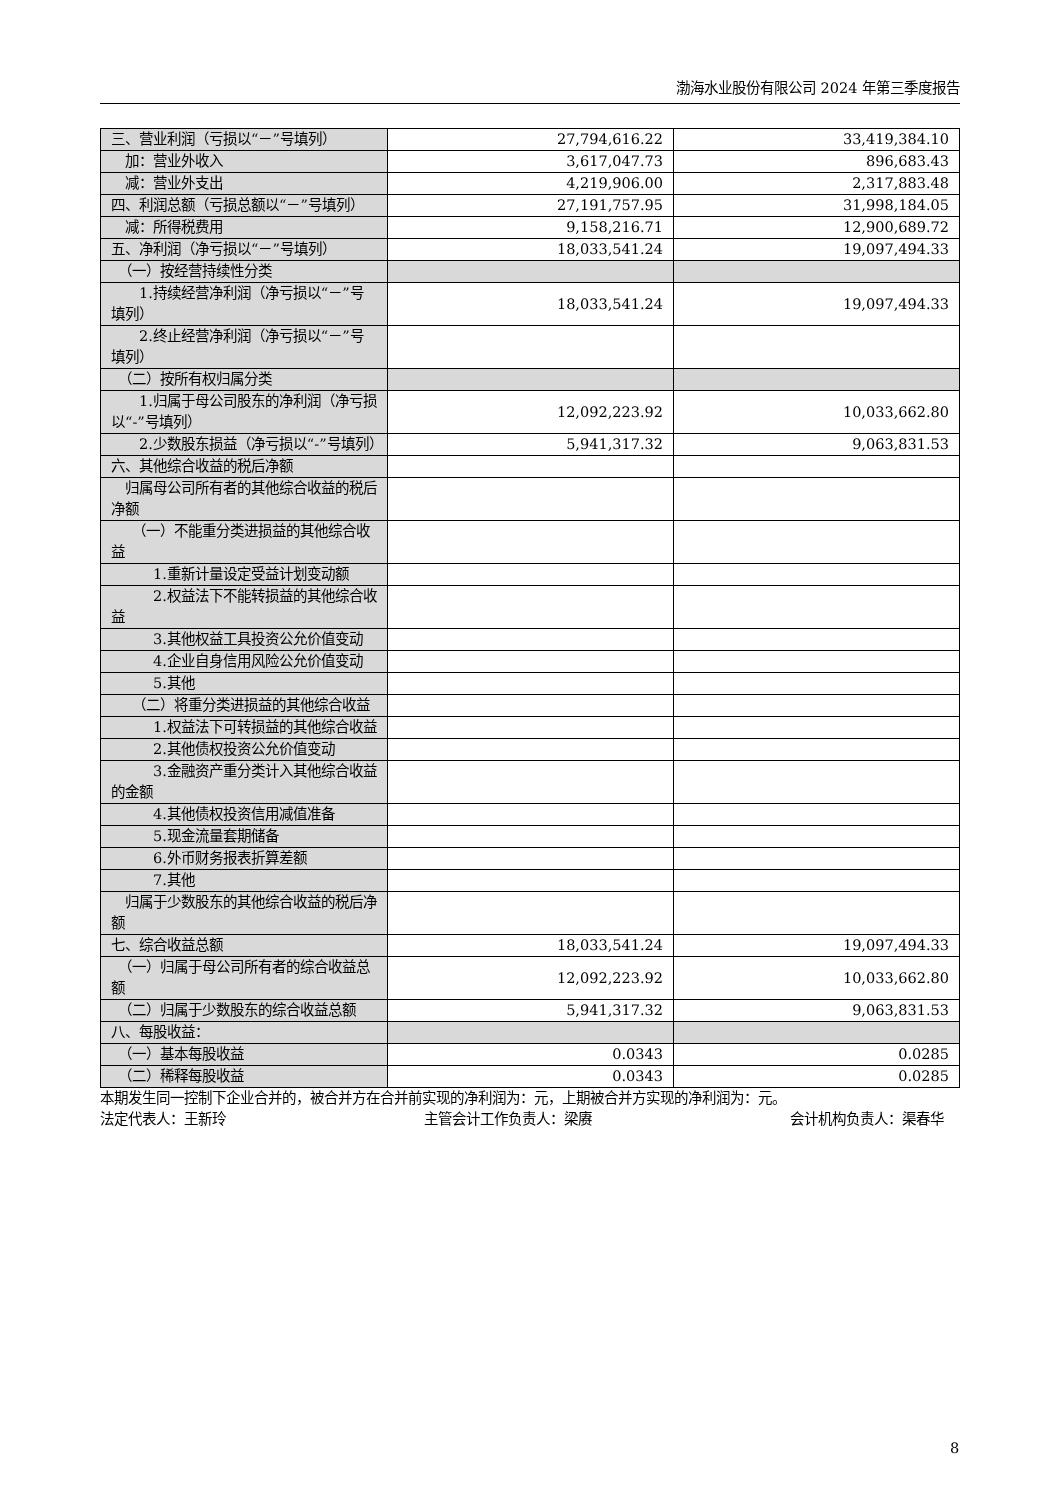渤海水业股份有限公司 2024 年第三季度报告
| 三、营业利润（亏损以“－”号填列） | 27,794,616.22 | 33,419,384.10 |
| 加：营业外收入 | 3,617,047.73 | 896,683.43 |
| 减：营业外支出 | 4,219,906.00 | 2,317,883.48 |
| 四、利润总额（亏损总额以“－”号填列） | 27,191,757.95 | 31,998,184.05 |
| 减：所得税费用 | 9,158,216.71 | 12,900,689.72 |
| 五、净利润（净亏损以“－”号填列） | 18,033,541.24 | 19,097,494.33 |
| （一）按经营持续性分类 | | |
| 1.持续经营净利润（净亏损以“－”号填列） | 18,033,541.24 | 19,097,494.33 |
| 2.终止经营净利润（净亏损以“－”号填列） | | |
| （二）按所有权归属分类 | | |
| 1.归属于母公司股东的净利润（净亏损以“-”号填列） | 12,092,223.92 | 10,033,662.80 |
| 2.少数股东损益（净亏损以“-”号填列） | 5,941,317.32 | 9,063,831.53 |
| 六、其他综合收益的税后净额 | | |
| 归属母公司所有者的其他综合收益的税后净额 | | |
| （一）不能重分类进损益的其他综合收益 | | |
| 1.重新计量设定受益计划变动额 | | |
| 2.权益法下不能转损益的其他综合收益 | | |
| 3.其他权益工具投资公允价值变动 | | |
| 4.企业自身信用风险公允价值变动 | | |
| 5.其他 | | |
| （二）将重分类进损益的其他综合收益 | | |
| 1.权益法下可转损益的其他综合收益 | | |
| 2.其他债权投资公允价值变动 | | |
| 3.金融资产重分类计入其他综合收益的金额 | | |
| 4.其他债权投资信用减值准备 | | |
| 5.现金流量套期储备 | | |
| 6.外币财务报表折算差额 | | |
| 7.其他 | | |
| 归属于少数股东的其他综合收益的税后净额 | | |
| 七、综合收益总额 | 18,033,541.24 | 19,097,494.33 |
| （一）归属于母公司所有者的综合收益总额 | 12,092,223.92 | 10,033,662.80 |
| （二）归属于少数股东的综合收益总额 | 5,941,317.32 | 9,063,831.53 |
| 八、每股收益： | | |
| （一）基本每股收益 | 0.0343 | 0.0285 |
| （二）稀释每股收益 | 0.0343 | 0.0285 |
本期发生同一控制下企业合并的，被合并方在合并前实现的净利润为：元，上期被合并方实现的净利润为：元。
法定代表人：王新玲 主管会计工作负责人：梁赓 会计机构负责人：渠春华
8